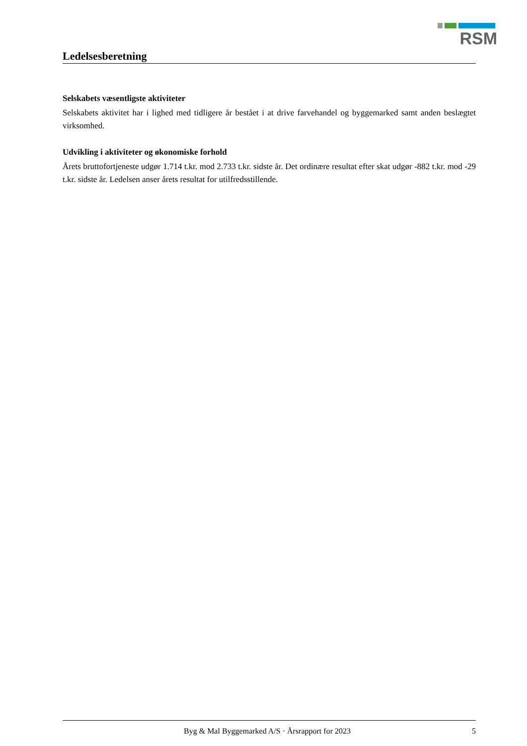RSM
Ledelsesberetning
Selskabets væsentligste aktiviteter
Selskabets aktivitet har i lighed med tidligere år bestået i at drive farvehandel og byggemarked samt anden beslægtet virksomhed.
Udvikling i aktiviteter og økonomiske forhold
Årets bruttofortjeneste udgør 1.714 t.kr. mod 2.733 t.kr. sidste år. Det ordinære resultat efter skat udgør -882 t.kr. mod -29 t.kr. sidste år. Ledelsen anser årets resultat for utilfredsstillende.
Byg & Mal Byggemarked A/S · Årsrapport for 2023 5